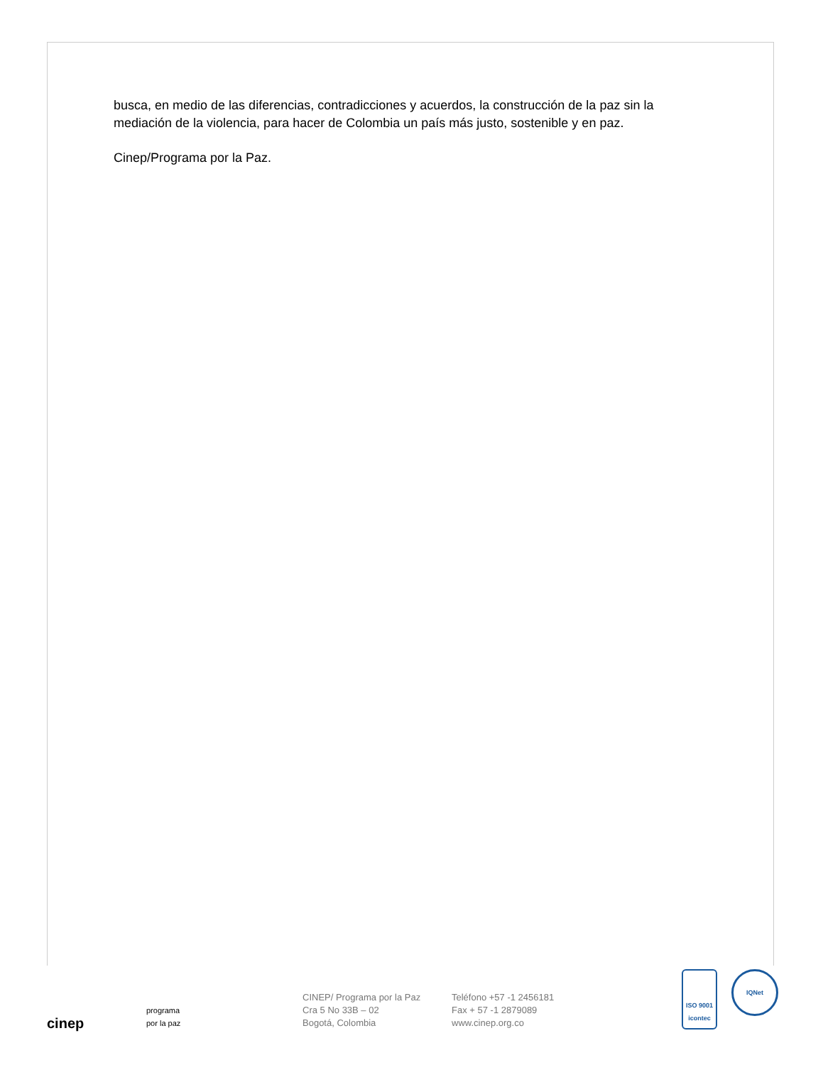busca, en medio de las diferencias, contradicciones y acuerdos, la construcción de la paz sin la mediación de la violencia, para hacer de Colombia un país más justo, sostenible y en paz.
Cinep/Programa por la Paz.
cinep
programa
por la paz
CINEP/ Programa por la Paz
Cra 5 No 33B – 02
Bogotá, Colombia
Teléfono +57 -1 2456181
Fax + 57 -1 2879089
www.cinep.org.co
ISO 9001
icontec
IQNet